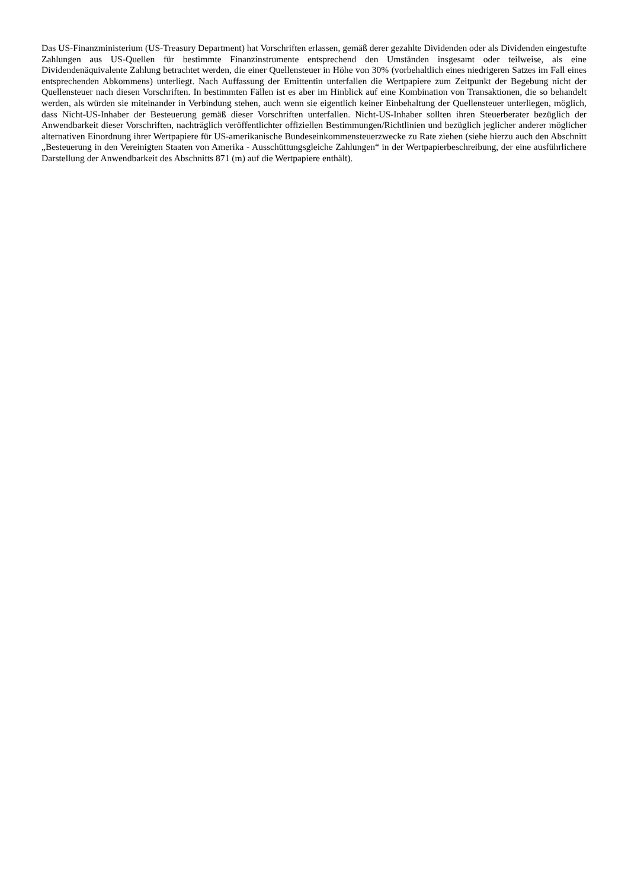Das US-Finanzministerium (US-Treasury Department) hat Vorschriften erlassen, gemäß derer gezahlte Dividenden oder als Dividenden eingestufte Zahlungen aus US-Quellen für bestimmte Finanzinstrumente entsprechend den Umständen insgesamt oder teilweise, als eine Dividendenäquivalente Zahlung betrachtet werden, die einer Quellensteuer in Höhe von 30% (vorbehaltlich eines niedrigeren Satzes im Fall eines entsprechenden Abkommens) unterliegt. Nach Auffassung der Emittentin unterfallen die Wertpapiere zum Zeitpunkt der Begebung nicht der Quellensteuer nach diesen Vorschriften. In bestimmten Fällen ist es aber im Hinblick auf eine Kombination von Transaktionen, die so behandelt werden, als würden sie miteinander in Verbindung stehen, auch wenn sie eigentlich keiner Einbehaltung der Quellensteuer unterliegen, möglich, dass Nicht-US-Inhaber der Besteuerung gemäß dieser Vorschriften unterfallen. Nicht-US-Inhaber sollten ihren Steuerberater bezüglich der Anwendbarkeit dieser Vorschriften, nachträglich veröffentlichter offiziellen Bestimmungen/Richtlinien und bezüglich jeglicher anderer möglicher alternativen Einordnung ihrer Wertpapiere für US-amerikanische Bundeseinkommensteuerzwecke zu Rate ziehen (siehe hierzu auch den Abschnitt „Besteuerung in den Vereinigten Staaten von Amerika - Ausschüttungsgleiche Zahlungen“ in der Wertpapierbeschreibung, der eine ausführlichere Darstellung der Anwendbarkeit des Abschnitts 871 (m) auf die Wertpapiere enthält).